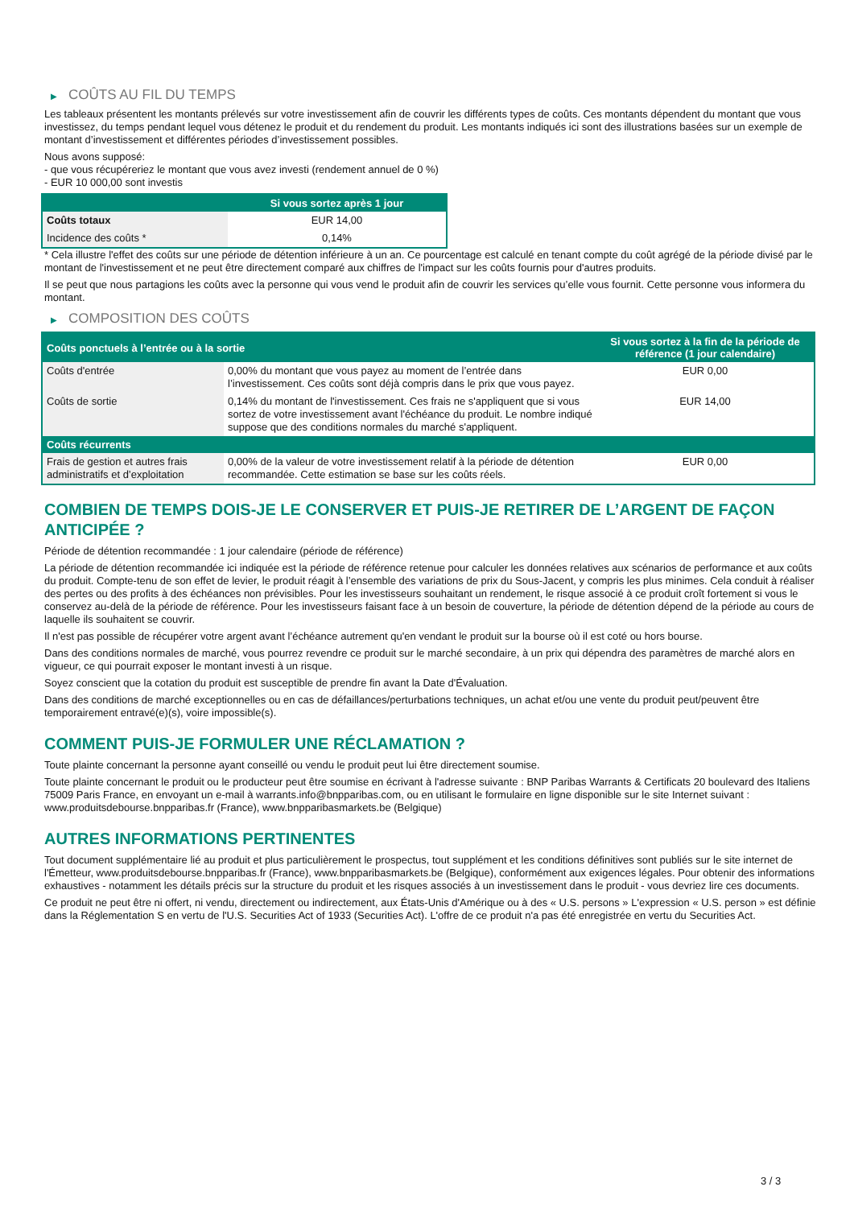▶ COÛTS AU FIL DU TEMPS
Les tableaux présentent les montants prélevés sur votre investissement afin de couvrir les différents types de coûts. Ces montants dépendent du montant que vous investissez, du temps pendant lequel vous détenez le produit et du rendement du produit. Les montants indiqués ici sont des illustrations basées sur un exemple de montant d’investissement et différentes périodes d’investissement possibles.
Nous avons supposé:
- que vous récupéreriez le montant que vous avez investi (rendement annuel de 0 %)
- EUR 10 000,00 sont investis
| | Si vous sortez après 1 jour |
| --- | --- |
| Coûts totaux | EUR 14,00 |
| Incidence des coûts * | 0,14% |
* Cela illustre l'effet des coûts sur une période de détention inférieure à un an. Ce pourcentage est calculé en tenant compte du coût agrégé de la période divisé par le montant de l'investissement et ne peut être directement comparé aux chiffres de l'impact sur les coûts fournis pour d'autres produits.
Il se peut que nous partagions les coûts avec la personne qui vous vend le produit afin de couvrir les services qu’elle vous fournit. Cette personne vous informera du montant.
▶ COMPOSITION DES COÛTS
| Coûts ponctuels à l’entrée ou à la sortie | | Si vous sortez à la fin de la période de référence (1 jour calendaire) |
| --- | --- | --- |
| Coûts d'entrée | 0,00% du montant que vous payez au moment de l’entrée dans l’investissement. Ces coûts sont déjà compris dans le prix que vous payez. | EUR 0,00 |
| Coûts de sortie | 0,14% du montant de l'investissement. Ces frais ne s'appliquent que si vous sortez de votre investissement avant l'échéance du produit. Le nombre indiqué suppose que des conditions normales du marché s'appliquent. | EUR 14,00 |
| Coûts récurrents | | |
| Frais de gestion et autres frais administratifs et d’exploitation | 0,00% de la valeur de votre investissement relatif à la période de détention recommandée. Cette estimation se base sur les coûts réels. | EUR 0,00 |
COMBIEN DE TEMPS DOIS-JE LE CONSERVER ET PUIS-JE RETIRER DE L’ARGENT DE FAÇON ANTICIPÉE ?
Période de détention recommandée : 1 jour calendaire (période de référence)
La période de détention recommandée ici indiquée est la période de référence retenue pour calculer les données relatives aux scénarios de performance et aux coûts du produit. Compte-tenu de son effet de levier, le produit réagit à l’ensemble des variations de prix du Sous-Jacent, y compris les plus minimes. Cela conduit à réaliser des pertes ou des profits à des échéances non prévisibles. Pour les investisseurs souhaitant un rendement, le risque associé à ce produit croît fortement si vous le conservez au-delà de la période de référence. Pour les investisseurs faisant face à un besoin de couverture, la période de détention dépend de la période au cours de laquelle ils souhaitent se couvrir.
Il n'est pas possible de récupérer votre argent avant l’échéance autrement qu'en vendant le produit sur la bourse où il est coté ou hors bourse.
Dans des conditions normales de marché, vous pourrez revendre ce produit sur le marché secondaire, à un prix qui dépendra des paramètres de marché alors en vigueur, ce qui pourrait exposer le montant investi à un risque.
Soyez conscient que la cotation du produit est susceptible de prendre fin avant la Date d'Évaluation.
Dans des conditions de marché exceptionnelles ou en cas de défaillances/perturbations techniques, un achat et/ou une vente du produit peut/peuvent être temporairement entravé(e)(s), voire impossible(s).
COMMENT PUIS-JE FORMULER UNE RÉCLAMATION ?
Toute plainte concernant la personne ayant conseillé ou vendu le produit peut lui être directement soumise.
Toute plainte concernant le produit ou le producteur peut être soumise en écrivant à l'adresse suivante : BNP Paribas Warrants & Certificats 20 boulevard des Italiens 75009 Paris France, en envoyant un e-mail à warrants.info@bnpparibas.com, ou en utilisant le formulaire en ligne disponible sur le site Internet suivant : www.produitsdebourse.bnpparibas.fr (France), www.bnpparibasmarkets.be (Belgique)
AUTRES INFORMATIONS PERTINENTES
Tout document supplémentaire lié au produit et plus particulièrement le prospectus, tout supplément et les conditions définitives sont publiés sur le site internet de l'Émetteur, www.produitsdebourse.bnpparibas.fr (France), www.bnpparibasmarkets.be (Belgique), conformément aux exigences légales. Pour obtenir des informations exhaustives - notamment les détails précis sur la structure du produit et les risques associés à un investissement dans le produit - vous devriez lire ces documents.
Ce produit ne peut être ni offert, ni vendu, directement ou indirectement, aux États-Unis d'Amérique ou à des « U.S. persons » L'expression « U.S. person » est définie dans la Réglementation S en vertu de l'U.S. Securities Act of 1933 (Securities Act). L'offre de ce produit n'a pas été enregistrée en vertu du Securities Act.
3 / 3